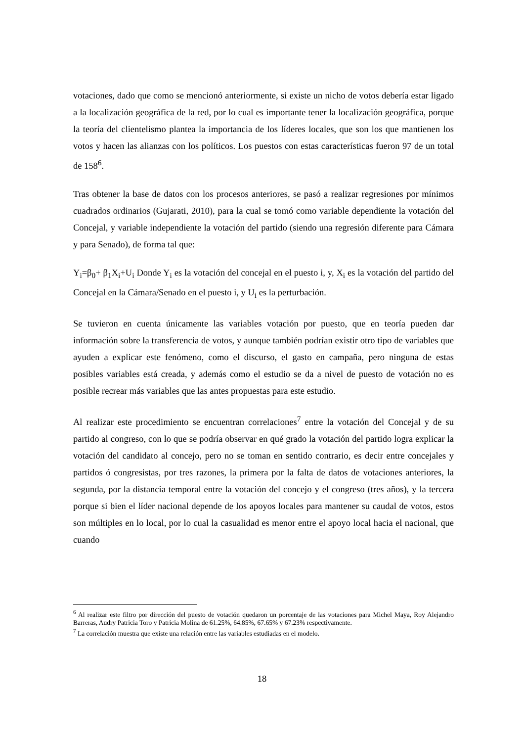votaciones, dado que como se mencionó anteriormente, si existe un nicho de votos debería estar ligado a la localización geográfica de la red, por lo cual es importante tener la localización geográfica, porque la teoría del clientelismo plantea la importancia de los líderes locales, que son los que mantienen los votos y hacen las alianzas con los políticos. Los puestos con estas características fueron 97 de un total de 158<sup>6</sup>.
Tras obtener la base de datos con los procesos anteriores, se pasó a realizar regresiones por mínimos cuadrados ordinarios (Gujarati, 2010), para la cual se tomó como variable dependiente la votación del Concejal, y variable independiente la votación del partido (siendo una regresión diferente para Cámara y para Senado), de forma tal que:
Y<sub>i</sub>=β<sub>0</sub>+ β<sub>1</sub>X<sub>i</sub>+U<sub>i</sub> Donde Y<sub>i</sub> es la votación del concejal en el puesto i, y, X<sub>i</sub> es la votación del partido del Concejal en la Cámara/Senado en el puesto i, y U<sub>i</sub> es la perturbación.
Se tuvieron en cuenta únicamente las variables votación por puesto, que en teoría pueden dar información sobre la transferencia de votos, y aunque también podrían existir otro tipo de variables que ayuden a explicar este fenómeno, como el discurso, el gasto en campaña, pero ninguna de estas posibles variables está creada, y además como el estudio se da a nivel de puesto de votación no es posible recrear más variables que las antes propuestas para este estudio.
Al realizar este procedimiento se encuentran correlaciones<sup>7</sup> entre la votación del Concejal y de su partido al congreso, con lo que se podría observar en qué grado la votación del partido logra explicar la votación del candidato al concejo, pero no se toman en sentido contrario, es decir entre concejales y partidos ó congresistas, por tres razones, la primera por la falta de datos de votaciones anteriores, la segunda, por la distancia temporal entre la votación del concejo y el congreso (tres años), y la tercera porque si bien el líder nacional depende de los apoyos locales para mantener su caudal de votos, estos son múltiples en lo local, por lo cual la casualidad es menor entre el apoyo local hacia el nacional, que cuando
<sup>6</sup> Al realizar este filtro por dirección del puesto de votación quedaron un porcentaje de las votaciones para Michel Maya, Roy Alejandro Barreras, Audry Patricia Toro y Patricia Molina de 61.25%, 64.85%, 67.65% y 67.23% respectivamente.
<sup>7</sup> La correlación muestra que existe una relación entre las variables estudiadas en el modelo.
18